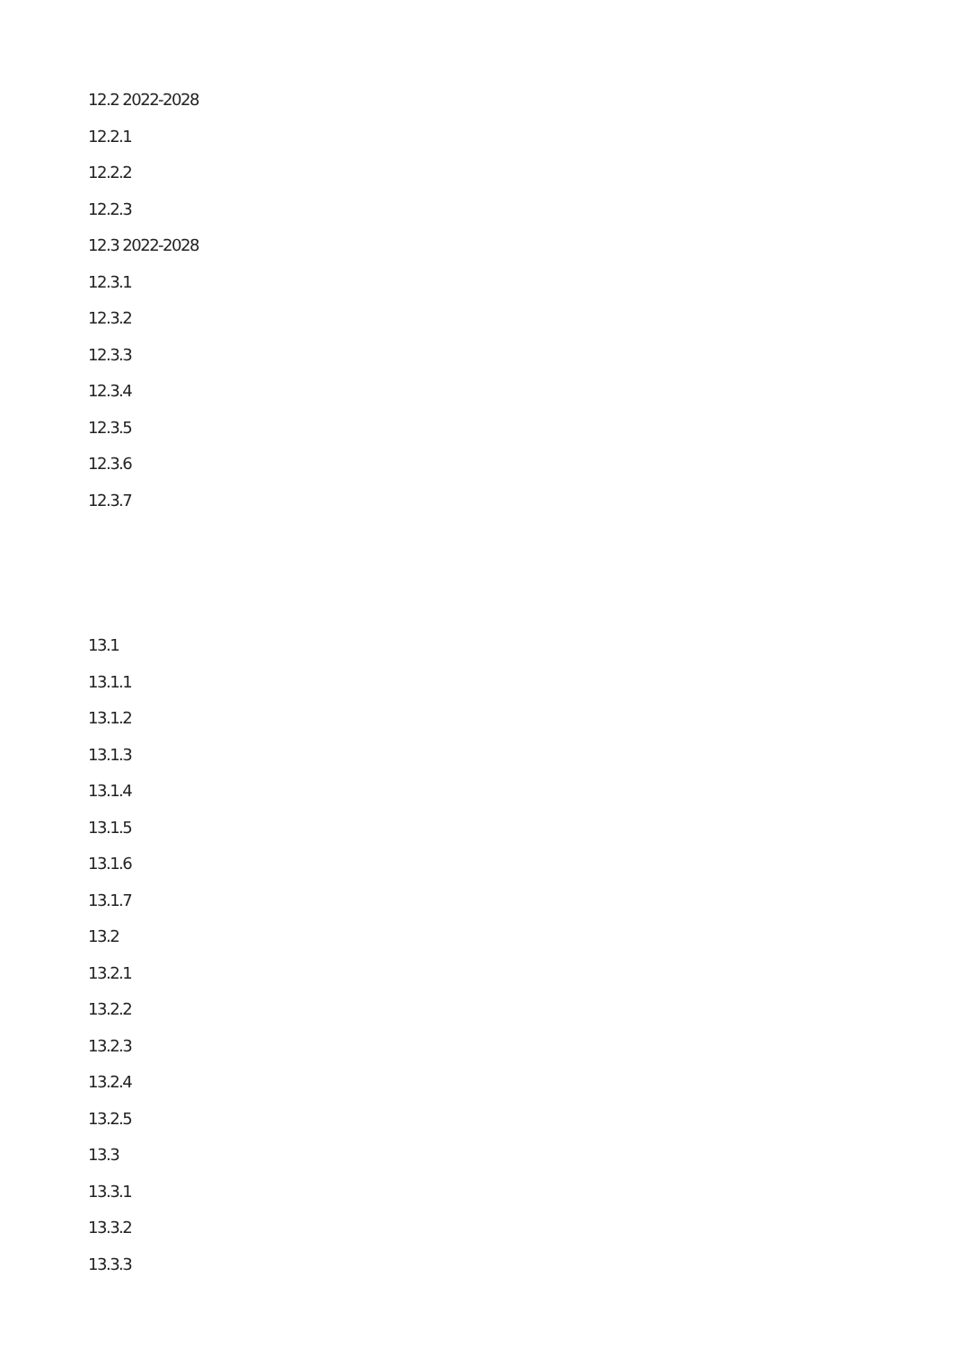12.2 2022-2028
12.2.1
12.2.2
12.2.3
12.3 2022-2028
12.3.1
12.3.2
12.3.3
12.3.4
12.3.5
12.3.6
12.3.7
13.1
13.1.1
13.1.2
13.1.3
13.1.4
13.1.5
13.1.6
13.1.7
13.2
13.2.1
13.2.2
13.2.3
13.2.4
13.2.5
13.3
13.3.1
13.3.2
13.3.3